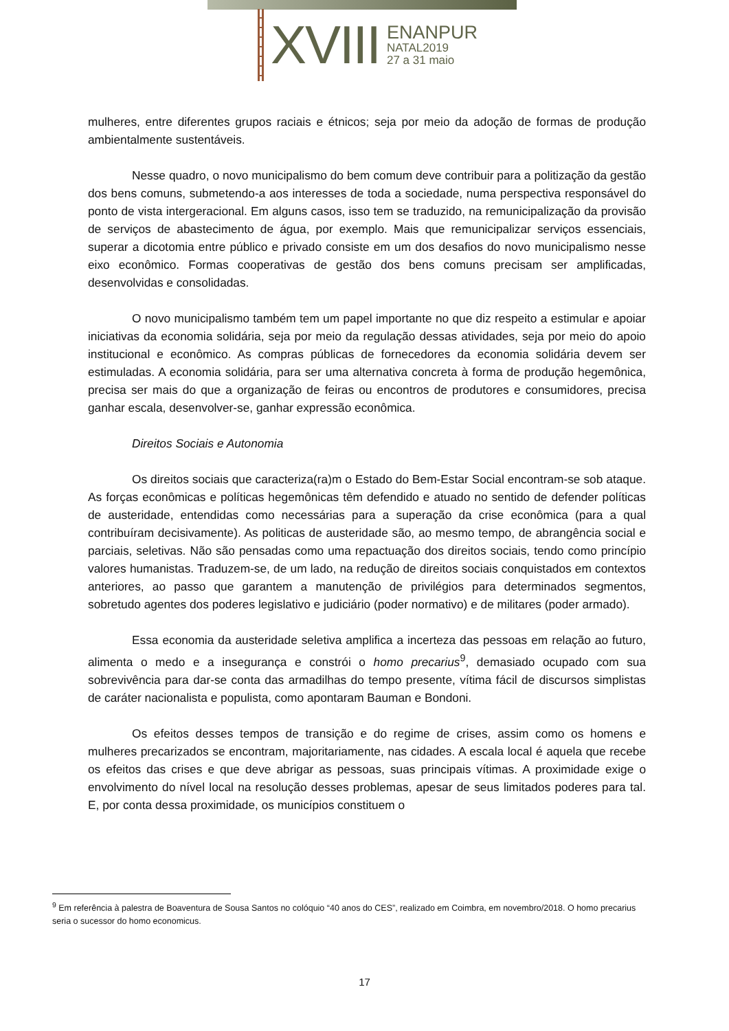XVIII
ENANPUR
NATAL2019
27 a 31 maio
mulheres, entre diferentes grupos raciais e étnicos; seja por meio da adoção de formas de produção ambientalmente sustentáveis.
Nesse quadro, o novo municipalismo do bem comum deve contribuir para a politização da gestão dos bens comuns, submetendo-a aos interesses de toda a sociedade, numa perspectiva responsável do ponto de vista intergeracional. Em alguns casos, isso tem se traduzido, na remunicipalização da provisão de serviços de abastecimento de água, por exemplo. Mais que remunicipalizar serviços essenciais, superar a dicotomia entre público e privado consiste em um dos desafios do novo municipalismo nesse eixo econômico. Formas cooperativas de gestão dos bens comuns precisam ser amplificadas, desenvolvidas e consolidadas.
O novo municipalismo também tem um papel importante no que diz respeito a estimular e apoiar iniciativas da economia solidária, seja por meio da regulação dessas atividades, seja por meio do apoio institucional e econômico. As compras públicas de fornecedores da economia solidária devem ser estimuladas. A economia solidária, para ser uma alternativa concreta à forma de produção hegemônica, precisa ser mais do que a organização de feiras ou encontros de produtores e consumidores, precisa ganhar escala, desenvolver-se, ganhar expressão econômica.
Direitos Sociais e Autonomia
Os direitos sociais que caracteriza(ra)m o Estado do Bem-Estar Social encontram-se sob ataque. As forças econômicas e políticas hegemônicas têm defendido e atuado no sentido de defender políticas de austeridade, entendidas como necessárias para a superação da crise econômica (para a qual contribuíram decisivamente). As politicas de austeridade são, ao mesmo tempo, de abrangência social e parciais, seletivas. Não são pensadas como uma repactuação dos direitos sociais, tendo como princípio valores humanistas. Traduzem-se, de um lado, na redução de direitos sociais conquistados em contextos anteriores, ao passo que garantem a manutenção de privilégios para determinados segmentos, sobretudo agentes dos poderes legislativo e judiciário (poder normativo) e de militares (poder armado).
Essa economia da austeridade seletiva amplifica a incerteza das pessoas em relação ao futuro, alimenta o medo e a insegurança e constrói o homo precarius<sup>9</sup>, demasiado ocupado com sua sobrevivência para dar-se conta das armadilhas do tempo presente, vítima fácil de discursos simplistas de caráter nacionalista e populista, como apontaram Bauman e Bondoni.
Os efeitos desses tempos de transição e do regime de crises, assim como os homens e mulheres precarizados se encontram, majoritariamente, nas cidades. A escala local é aquela que recebe os efeitos das crises e que deve abrigar as pessoas, suas principais vítimas. A proximidade exige o envolvimento do nível local na resolução desses problemas, apesar de seus limitados poderes para tal. E, por conta dessa proximidade, os municípios constituem o
<sup>9</sup> Em referência à palestra de Boaventura de Sousa Santos no colóquio “40 anos do CES”, realizado em Coimbra, em novembro/2018. O homo precarius seria o sucessor do homo economicus.
17